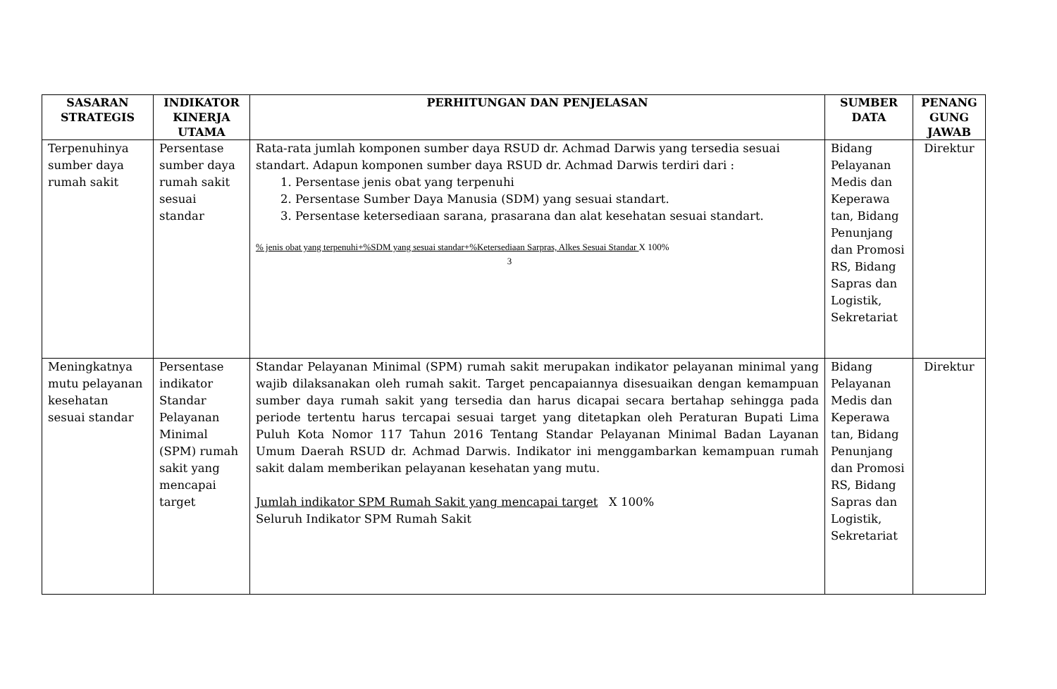| SASARAN STRATEGIS | INDIKATOR KINERJA UTAMA | PERHITUNGAN DAN PENJELASAN | SUMBER DATA | PENANG GUNG JAWAB |
| --- | --- | --- | --- | --- |
| Terpenuhinya sumber daya rumah sakit | Persentase sumber daya rumah sakit sesuai standar | Rata-rata jumlah komponen sumber daya RSUD dr. Achmad Darwis yang tersedia sesuai standart. Adapun komponen sumber daya RSUD dr. Achmad Darwis terdiri dari : 1. Persentase jenis obat yang terpenuhi 2. Persentase Sumber Daya Manusia (SDM) yang sesuai standart. 3. Persentase ketersediaan sarana, prasarana dan alat kesehatan sesuai standart. % jenis obat yang terpenuhi+%SDM yang sesuai standar+%Ketersediaan Sarpras, Alkes Sesuai Standar X 100% 3 | Bidang Pelayanan Medis dan Keperawa tan, Bidang Penunjang dan Promosi RS, Bidang Sapras dan Logistik, Sekretariat | Direktur |
| Meningkatnya mutu pelayanan kesehatan sesuai standar | Persentase indikator Standar Pelayanan Minimal (SPM) rumah sakit yang mencapai target | Standar Pelayanan Minimal (SPM) rumah sakit merupakan indikator pelayanan minimal yang wajib dilaksanakan oleh rumah sakit. Target pencapaiannya disesuaikan dengan kemampuan sumber daya rumah sakit yang tersedia dan harus dicapai secara bertahap sehingga pada periode tertentu harus tercapai sesuai target yang ditetapkan oleh Peraturan Bupati Lima Puluh Kota Nomor 117 Tahun 2016 Tentang Standar Pelayanan Minimal Badan Layanan Umum Daerah RSUD dr. Achmad Darwis. Indikator ini menggambarkan kemampuan rumah sakit dalam memberikan pelayanan kesehatan yang mutu. Jumlah indikator SPM Rumah Sakit yang mencapai target X 100% Seluruh Indikator SPM Rumah Sakit | Bidang Pelayanan Medis dan Keperawa tan, Bidang Penunjang dan Promosi RS, Bidang Sapras dan Logistik, Sekretariat | Direktur |